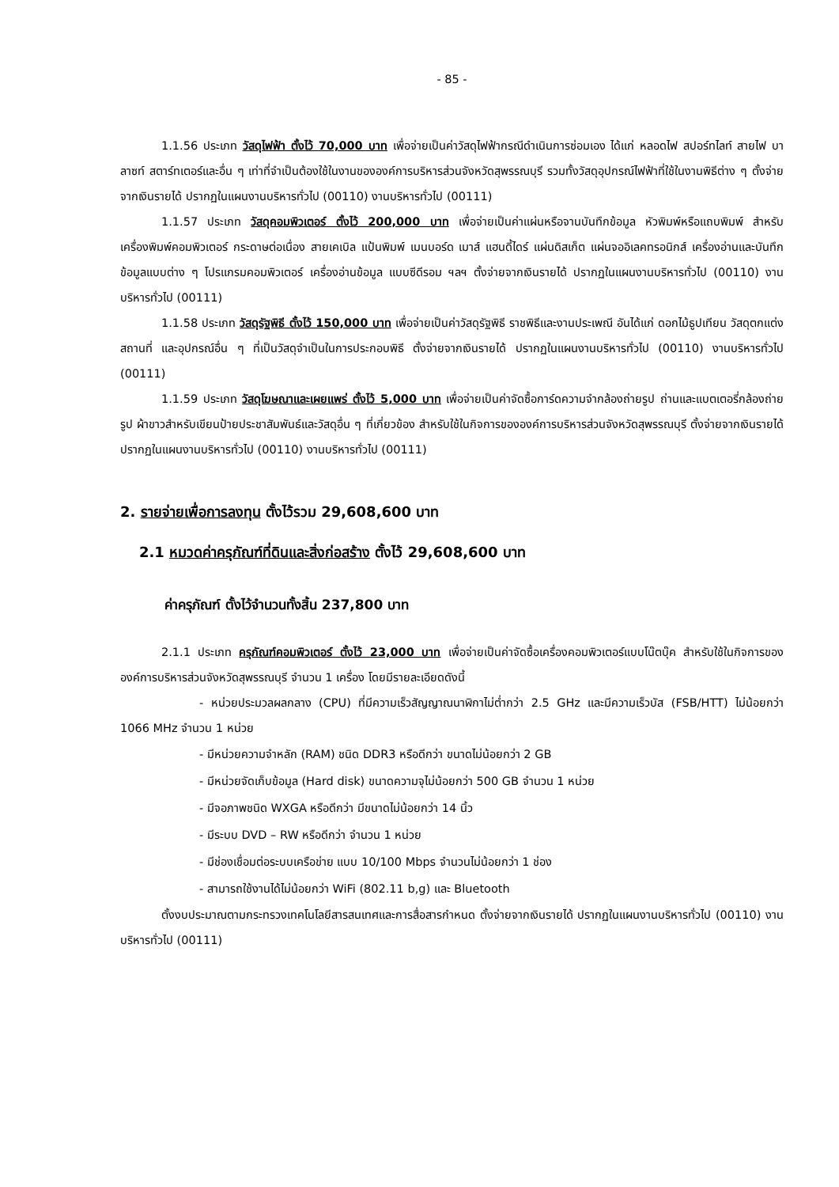- 85 -
1.1.56 ประเภท วัสดุไฟฟ้า ตั้งไว้ 70,000 บาท เพื่อจ่ายเป็นค่าวัสดุไฟฟ้ากรณีดำเนินการซ่อมเอง ได้แก่ หลอดไฟ สปอร์ทไลท์ สายไฟ บาลาซท์ สตาร์ทเตอร์และอื่น ๆ เท่าที่จำเป็นต้องใช้ในงานขององค์การบริหารส่วนจังหวัดสุพรรณบุรี รวมทั้งวัสดุอุปกรณ์ไฟฟ้าที่ใช้ในงานพิธีต่าง ๆ ตั้งจ่ายจากเงินรายได้ ปรากฏในแผนงานบริหารทั่วไป (00110) งานบริหารทั่วไป (00111)
1.1.57 ประเภท วัสดุคอมพิวเตอร์ ตั้งไว้ 200,000 บาท เพื่อจ่ายเป็นค่าแผ่นหรือจานบันทึกข้อมูล หัวพิมพ์หรือแถบพิมพ์ สำหรับเครื่องพิมพ์คอมพิวเตอร์ กระดาษต่อเนื่อง สายเคเบิล แป้นพิมพ์ เมนบอร์ด เมาส์ แฮนดี้ไดร์ แผ่นดิสเก็ต แผ่นจออิเลคทรอนิกส์ เครื่องอ่านและบันทึกข้อมูลแบบต่าง ๆ โปรแกรมคอมพิวเตอร์ เครื่องอ่านข้อมูล แบบซีดีรอม ฯลฯ ตั้งจ่ายจากเงินรายได้ ปรากฏในแผนงานบริหารทั่วไป (00110) งานบริหารทั่วไป (00111)
1.1.58 ประเภท วัสดุรัฐพิธี ตั้งไว้ 150,000 บาท เพื่อจ่ายเป็นค่าวัสดุรัฐพิธี ราชพิธีและงานประเพณี อันได้แก่ ดอกไม้ธูปเทียน วัสดุตกแต่งสถานที่ และอุปกรณ์อื่น ๆ ที่เป็นวัสดุจำเป็นในการประกอบพิธี ตั้งจ่ายจากเงินรายได้ ปรากฏในแผนงานบริหารทั่วไป (00110) งานบริหารทั่วไป (00111)
1.1.59 ประเภท วัสดุโฆษณาและเผยแพร่ ตั้งไว้ 5,000 บาท เพื่อจ่ายเป็นค่าจัดซื้อการ์ดความจำกล้องถ่ายรูป ถ่านและแบตเตอรี่กล้องถ่ายรูป ผ้าขาวสำหรับเขียนป้ายประชาสัมพันธ์และวัสดุอื่น ๆ ที่เกี่ยวข้อง สำหรับใช้ในกิจการขององค์การบริหารส่วนจังหวัดสุพรรณบุรี ตั้งจ่ายจากเงินรายได้ ปรากฏในแผนงานบริหารทั่วไป (00110) งานบริหารทั่วไป (00111)
2. รายจ่ายเพื่อการลงทุน ตั้งไว้รวม 29,608,600 บาท
2.1 หมวดค่าครุภัณฑ์ที่ดินและสิ่งก่อสร้าง ตั้งไว้ 29,608,600 บาท
ค่าครุภัณฑ์ ตั้งไว้จำนวนทั้งสิ้น 237,800 บาท
2.1.1 ประเภท ครุภัณฑ์คอมพิวเตอร์ ตั้งไว้ 23,000 บาท เพื่อจ่ายเป็นค่าจัดซื้อเครื่องคอมพิวเตอร์แบบโน๊ตบุ๊ค สำหรับใช้ในกิจการขององค์การบริหารส่วนจังหวัดสุพรรณบุรี จำนวน 1 เครื่อง โดยมีรายละเอียดดังนี้
- หน่วยประมวลผลกลาง (CPU) ที่มีความเร็วสัญญาณนาฬิกาไม่ต่ำกว่า 2.5 GHz และมีความเร็วบัส (FSB/HTT) ไม่น้อยกว่า 1066 MHz จำนวน 1 หน่วย
- มีหน่วยความจำหลัก (RAM) ชนิด DDR3 หรือดีกว่า ขนาดไม่น้อยกว่า 2 GB
- มีหน่วยจัดเก็บข้อมูล (Hard disk) ขนาดความจุไม่น้อยกว่า 500 GB จำนวน 1 หน่วย
- มีจอภาพชนิด WXGA หรือดีกว่า มีขนาดไม่น้อยกว่า 14 นิ้ว
- มีระบบ DVD – RW หรือดีกว่า จำนวน 1 หน่วย
- มีช่องเชื่อมต่อระบบเครือข่าย แบบ 10/100 Mbps จำนวนไม่น้อยกว่า 1 ช่อง
- สามารถใช้งานได้ไม่น้อยกว่า WiFi (802.11 b,g) และ Bluetooth
ตั้งงบประมาณตามกระทรวงเทคโนโลยีสารสนเทศและการสื่อสารกำหนด ตั้งจ่ายจากเงินรายได้ ปรากฏในแผนงานบริหารทั่วไป (00110) งานบริหารทั่วไป (00111)